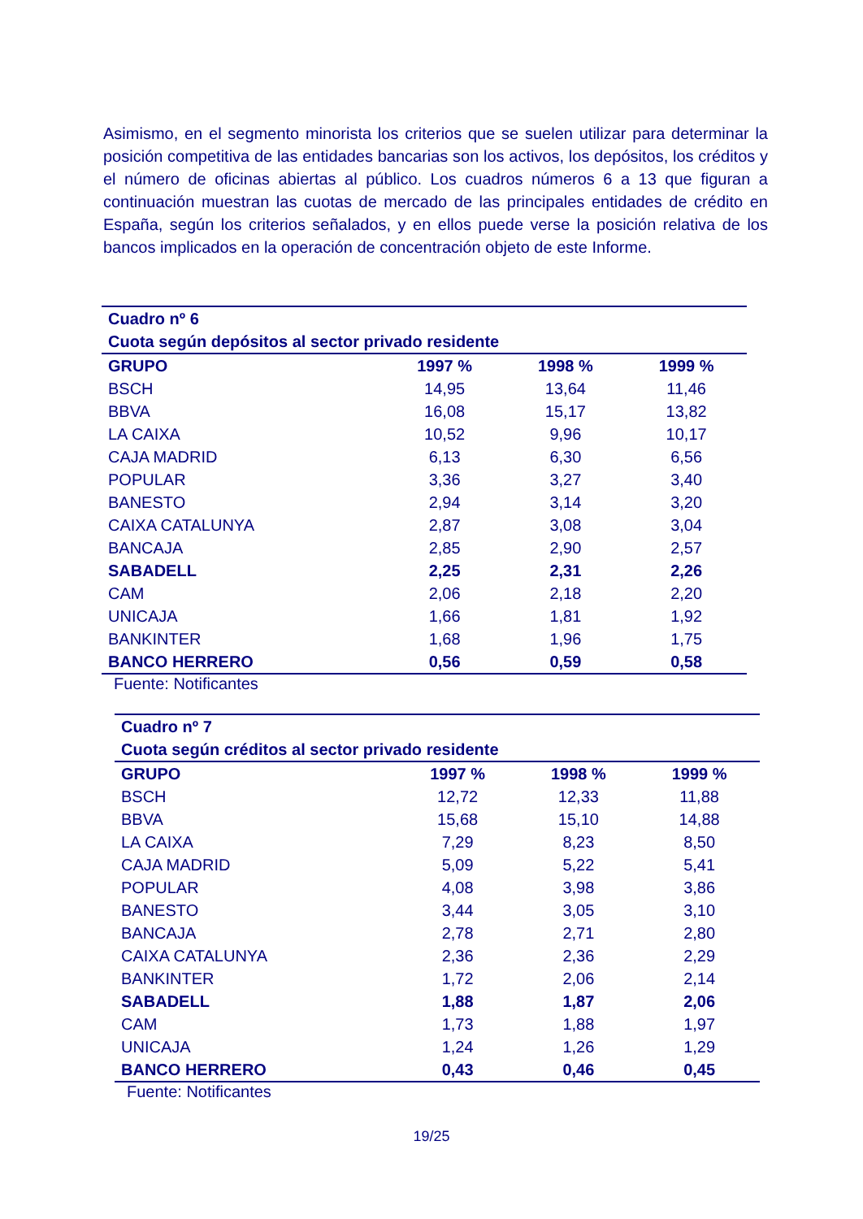Asimismo, en el segmento minorista los criterios que se suelen utilizar para determinar la posición competitiva de las entidades bancarias son los activos, los depósitos, los créditos y el número de oficinas abiertas al público. Los cuadros números 6 a 13 que figuran a continuación muestran las cuotas de mercado de las principales entidades de crédito en España, según los criterios señalados, y en ellos puede verse la posición relativa de los bancos implicados en la operación de concentración objeto de este Informe.
| Cuadro nº 6 | | | |
| Cuota según depósitos al sector privado residente | | | |
| GRUPO | 1997 % | 1998 % | 1999 % |
| BSCH | 14,95 | 13,64 | 11,46 |
| BBVA | 16,08 | 15,17 | 13,82 |
| LA CAIXA | 10,52 | 9,96 | 10,17 |
| CAJA MADRID | 6,13 | 6,30 | 6,56 |
| POPULAR | 3,36 | 3,27 | 3,40 |
| BANESTO | 2,94 | 3,14 | 3,20 |
| CAIXA CATALUNYA | 2,87 | 3,08 | 3,04 |
| BANCAJA | 2,85 | 2,90 | 2,57 |
| SABADELL | 2,25 | 2,31 | 2,26 |
| CAM | 2,06 | 2,18 | 2,20 |
| UNICAJA | 1,66 | 1,81 | 1,92 |
| BANKINTER | 1,68 | 1,96 | 1,75 |
| BANCO HERRERO | 0,56 | 0,59 | 0,58 |
Fuente: Notificantes
| Cuadro nº 7 | | | |
| Cuota según créditos al sector privado residente | | | |
| GRUPO | 1997 % | 1998 % | 1999 % |
| BSCH | 12,72 | 12,33 | 11,88 |
| BBVA | 15,68 | 15,10 | 14,88 |
| LA CAIXA | 7,29 | 8,23 | 8,50 |
| CAJA MADRID | 5,09 | 5,22 | 5,41 |
| POPULAR | 4,08 | 3,98 | 3,86 |
| BANESTO | 3,44 | 3,05 | 3,10 |
| BANCAJA | 2,78 | 2,71 | 2,80 |
| CAIXA CATALUNYA | 2,36 | 2,36 | 2,29 |
| BANKINTER | 1,72 | 2,06 | 2,14 |
| SABADELL | 1,88 | 1,87 | 2,06 |
| CAM | 1,73 | 1,88 | 1,97 |
| UNICAJA | 1,24 | 1,26 | 1,29 |
| BANCO HERRERO | 0,43 | 0,46 | 0,45 |
Fuente: Notificantes
19/25